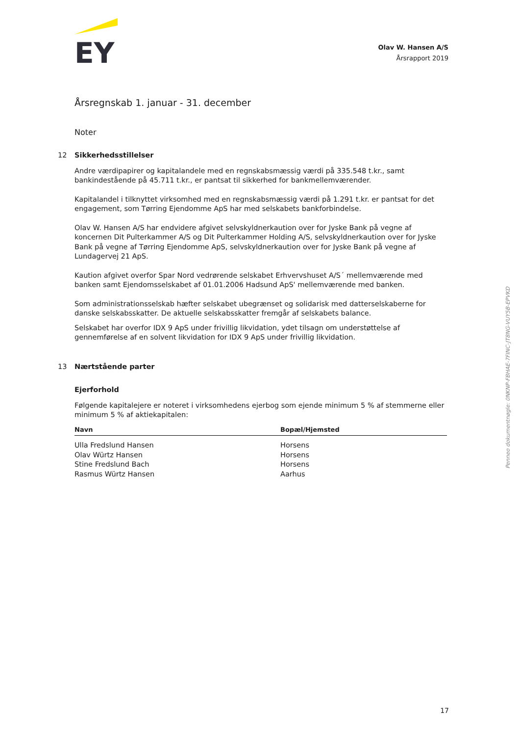EY
Olav W. Hansen A/S
Årsrapport 2019
Årsregnskab 1. januar - 31. december
Noter
12 Sikkerhedsstillelser
Andre værdipapirer og kapitalandele med en regnskabsmæssig værdi på 335.548 t.kr., samt bankindestående på 45.711 t.kr., er pantsat til sikkerhed for bankmellemværender.
Kapitalandel i tilknyttet virksomhed med en regnskabsmæssig værdi på 1.291 t.kr. er pantsat for det engagement, som Tørring Ejendomme ApS har med selskabets bankforbindelse.
Olav W. Hansen A/S har endvidere afgivet selvskyldnerkaution over for Jyske Bank på vegne af koncernen Dit Pulterkammer A/S og Dit Pulterkammer Holding A/S, selvskyldnerkaution over for Jyske Bank på vegne af Tørring Ejendomme ApS, selvskyldnerkaution over for Jyske Bank på vegne af Lundagervej 21 ApS.
Kaution afgivet overfor Spar Nord vedrørende selskabet Erhvervshuset A/S´ mellemværende med banken samt Ejendomsselskabet af 01.01.2006 Hadsund ApS' mellemværende med banken.
Som administrationsselskab hæfter selskabet ubegrænset og solidarisk med datterselskaberne for danske selskabsskatter. De aktuelle selskabsskatter fremgår af selskabets balance.
Selskabet har overfor IDX 9 ApS under frivillig likvidation, ydet tilsagn om understøttelse af gennemførelse af en solvent likvidation for IDX 9 ApS under frivillig likvidation.
13 Nærtstående parter
Ejerforhold
Følgende kapitalejere er noteret i virksomhedens ejerbog som ejende minimum 5 % af stemmerne eller minimum 5 % af aktiekapitalen:
| Navn | | Bopæl/Hjemsted |
| --- | --- | --- |
| Ulla Fredslund Hansen | | Horsens |
| Olav Würtz Hansen | | Horsens |
| Stine Fredslund Bach | | Horsens |
| Rasmus Würtz Hansen | | Aarhus |
Penneo dokumentnøgle: 0NKNP-FBHAE-7FINC-JT8NG-VUY5B-EPVKD
17